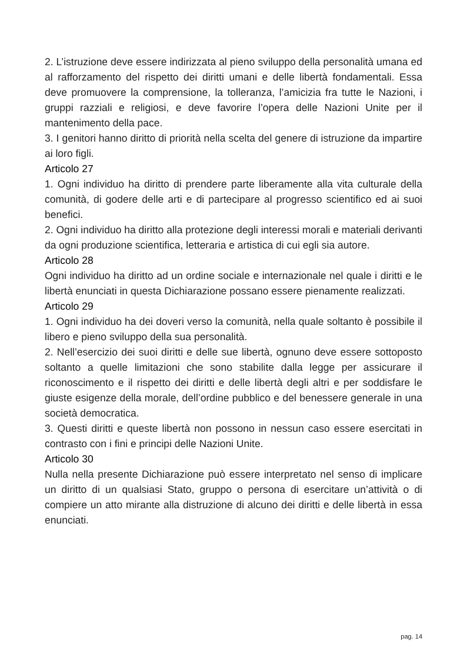2. L’istruzione deve essere indirizzata al pieno sviluppo della personalità umana ed al rafforzamento del rispetto dei diritti umani e delle libertà fondamentali. Essa deve promuovere la comprensione, la tolleranza, l’amicizia fra tutte le Nazioni, i gruppi razziali e religiosi, e deve favorire l’opera delle Nazioni Unite per il mantenimento della pace.
3. I genitori hanno diritto di priorità nella scelta del genere di istruzione da impartire ai loro figli.
Articolo 27
1. Ogni individuo ha diritto di prendere parte liberamente alla vita culturale della comunità, di godere delle arti e di partecipare al progresso scientifico ed ai suoi benefici.
2. Ogni individuo ha diritto alla protezione degli interessi morali e materiali derivanti da ogni produzione scientifica, letteraria e artistica di cui egli sia autore.
Articolo 28
Ogni individuo ha diritto ad un ordine sociale e internazionale nel quale i diritti e le libertà enunciati in questa Dichiarazione possano essere pienamente realizzati.
Articolo 29
1. Ogni individuo ha dei doveri verso la comunità, nella quale soltanto è possibile il libero e pieno sviluppo della sua personalità.
2. Nell’esercizio dei suoi diritti e delle sue libertà, ognuno deve essere sottoposto soltanto a quelle limitazioni che sono stabilite dalla legge per assicurare il riconoscimento e il rispetto dei diritti e delle libertà degli altri e per soddisfare le giuste esigenze della morale, dell’ordine pubblico e del benessere generale in una società democratica.
3. Questi diritti e queste libertà non possono in nessun caso essere esercitati in contrasto con i fini e principi delle Nazioni Unite.
Articolo 30
Nulla nella presente Dichiarazione può essere interpretato nel senso di implicare un diritto di un qualsiasi Stato, gruppo o persona di esercitare un’attività o di compiere un atto mirante alla distruzione di alcuno dei diritti e delle libertà in essa enunciati.
pag. 14